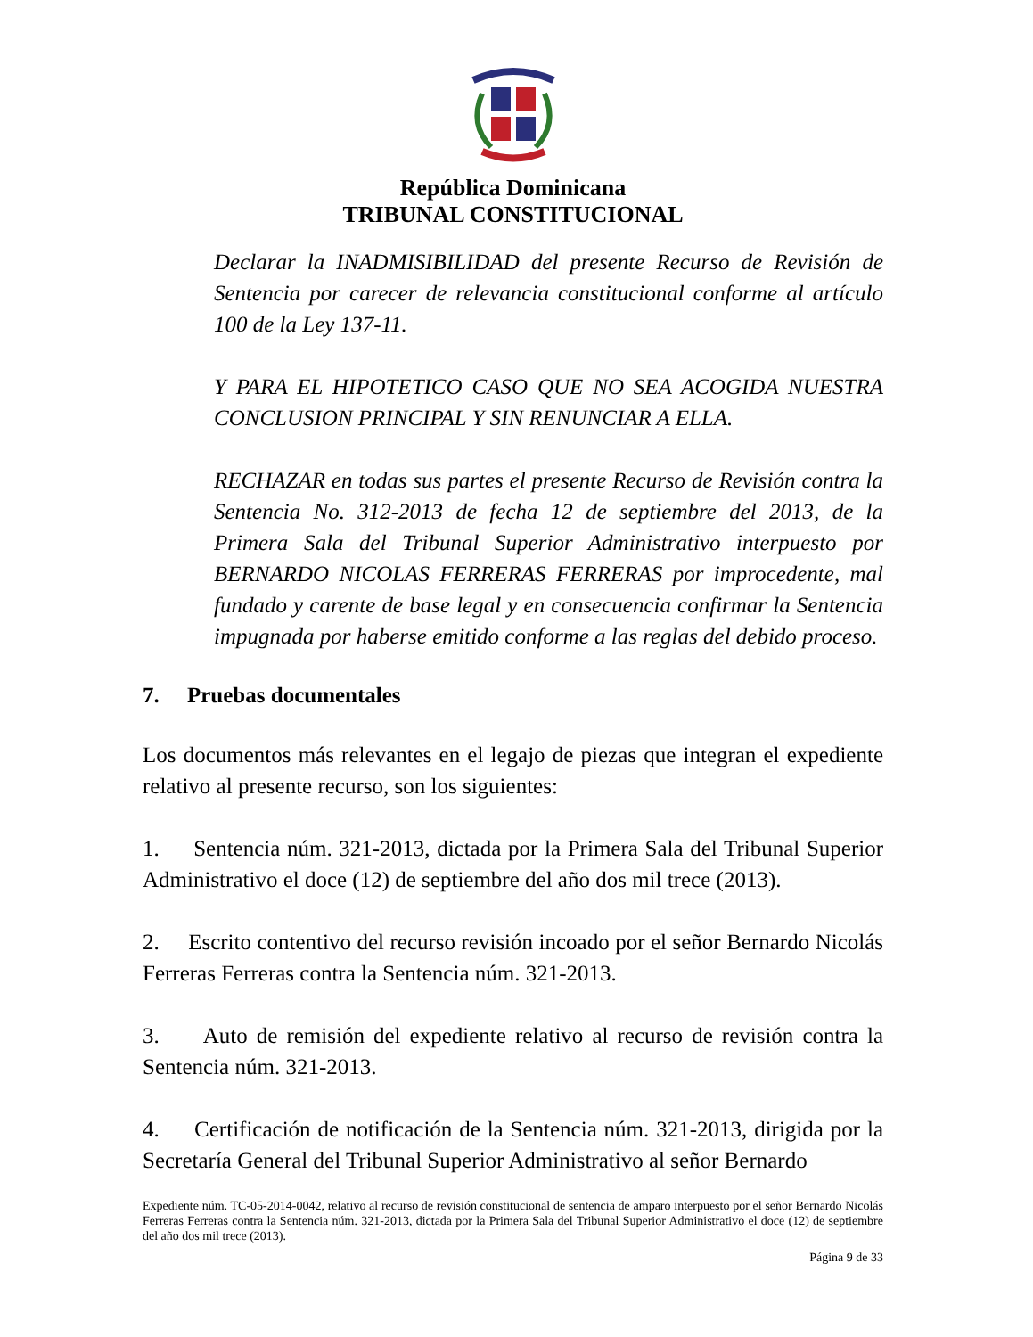República Dominicana
TRIBUNAL CONSTITUCIONAL
Declarar la INADMISIBILIDAD del presente Recurso de Revisión de Sentencia por carecer de relevancia constitucional conforme al artículo 100 de la Ley 137-11.
Y PARA EL HIPOTETICO CASO QUE NO SEA ACOGIDA NUESTRA CONCLUSION PRINCIPAL Y SIN RENUNCIAR A ELLA.
RECHAZAR en todas sus partes el presente Recurso de Revisión contra la Sentencia No. 312-2013 de fecha 12 de septiembre del 2013, de la Primera Sala del Tribunal Superior Administrativo interpuesto por BERNARDO NICOLAS FERRERAS FERRERAS por improcedente, mal fundado y carente de base legal y en consecuencia confirmar la Sentencia impugnada por haberse emitido conforme a las reglas del debido proceso.
7. Pruebas documentales
Los documentos más relevantes en el legajo de piezas que integran el expediente relativo al presente recurso, son los siguientes:
1. Sentencia núm. 321-2013, dictada por la Primera Sala del Tribunal Superior Administrativo el doce (12) de septiembre del año dos mil trece (2013).
2. Escrito contentivo del recurso revisión incoado por el señor Bernardo Nicolás Ferreras Ferreras contra la Sentencia núm. 321-2013.
3. Auto de remisión del expediente relativo al recurso de revisión contra la Sentencia núm. 321-2013.
4. Certificación de notificación de la Sentencia núm. 321-2013, dirigida por la Secretaría General del Tribunal Superior Administrativo al señor Bernardo
Expediente núm. TC-05-2014-0042, relativo al recurso de revisión constitucional de sentencia de amparo interpuesto por el señor Bernardo Nicolás Ferreras Ferreras contra la Sentencia núm. 321-2013, dictada por la Primera Sala del Tribunal Superior Administrativo el doce (12) de septiembre del año dos mil trece (2013).
Página 9 de 33